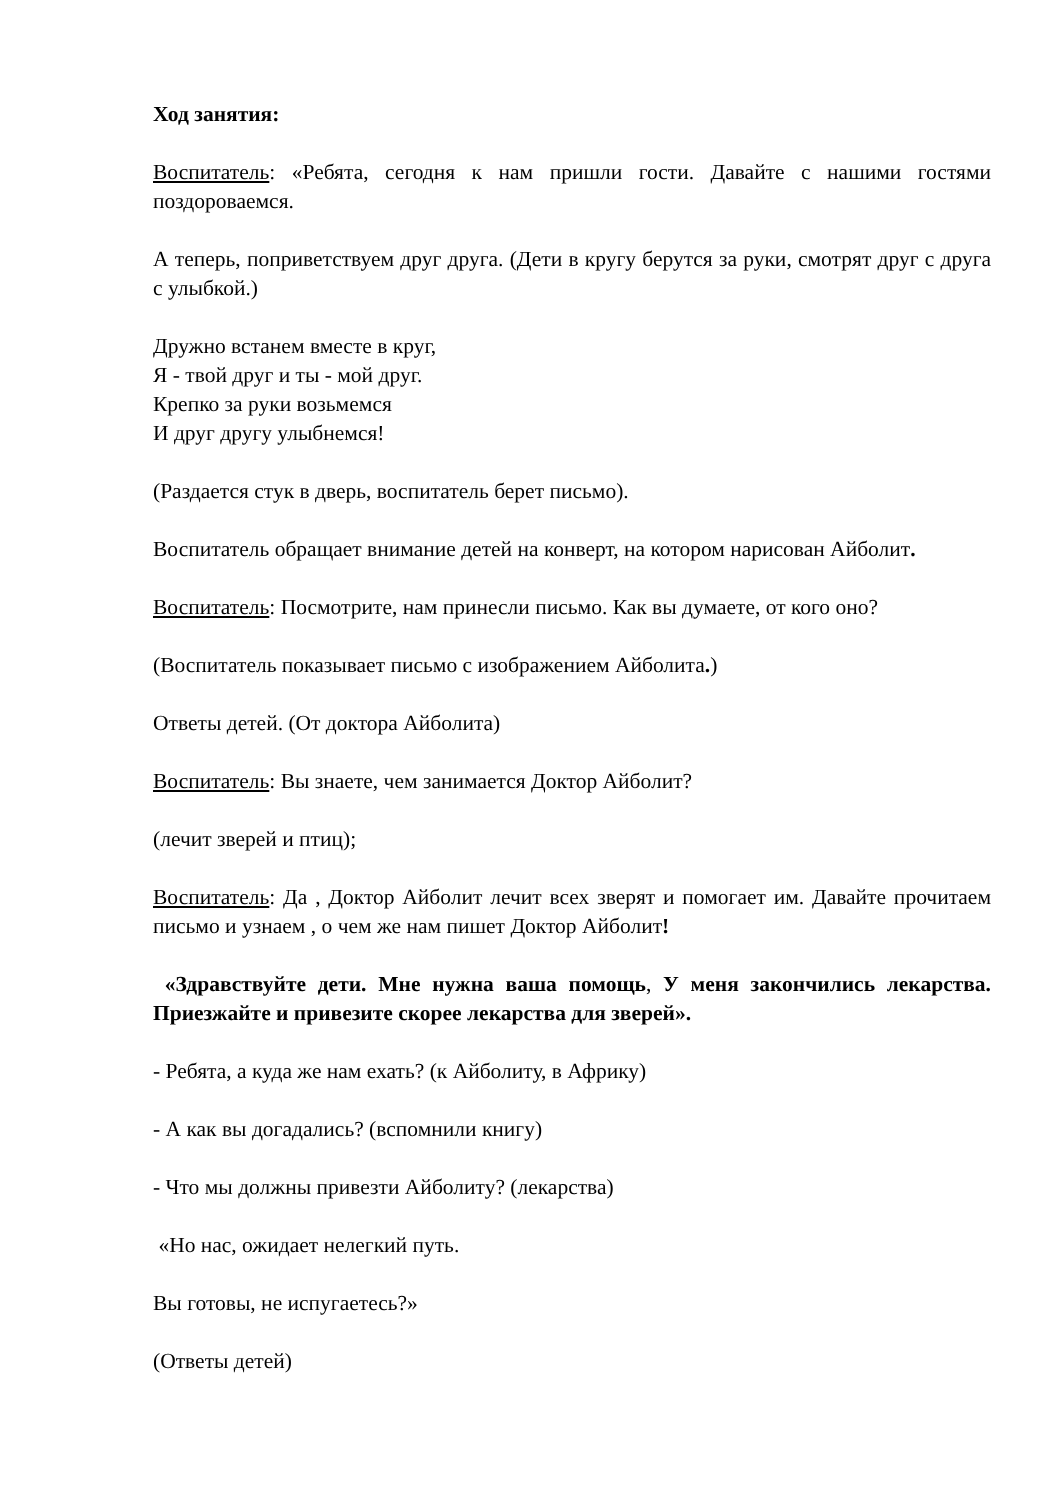Ход занятия:
Воспитатель: «Ребята, сегодня к нам пришли гости. Давайте с нашими гостями поздороваемся.
А теперь, поприветствуем друг друга. (Дети в кругу берутся за руки, смотрят друг с друга с улыбкой.)
Дружно встанем вместе в круг,
Я - твой друг и ты - мой друг.
Крепко за руки возьмемся
И друг другу улыбнемся!
(Раздается стук в дверь, воспитатель берет письмо).
Воспитатель обращает внимание детей на конверт, на котором нарисован Айболит.
Воспитатель: Посмотрите, нам принесли письмо. Как вы думаете, от кого оно?
(Воспитатель показывает письмо с изображением Айболита.)
Ответы детей. (От доктора Айболита)
Воспитатель: Вы знаете, чем занимается Доктор Айболит?
(лечит зверей и птиц);
Воспитатель: Да , Доктор Айболит лечит всех зверят и помогает им. Давайте прочитаем письмо и узнаем , о чем же нам пишет Доктор Айболит!
«Здравствуйте дети. Мне нужна ваша помощь, У меня закончились лекарства. Приезжайте и привезите скорее лекарства для зверей».
- Ребята, а куда же нам ехать? (к Айболиту, в Африку)
- А как вы догадались? (вспомнили книгу)
- Что мы должны привезти Айболиту? (лекарства)
«Но нас, ожидает нелегкий путь.
Вы готовы, не испугаетесь?»
(Ответы детей)